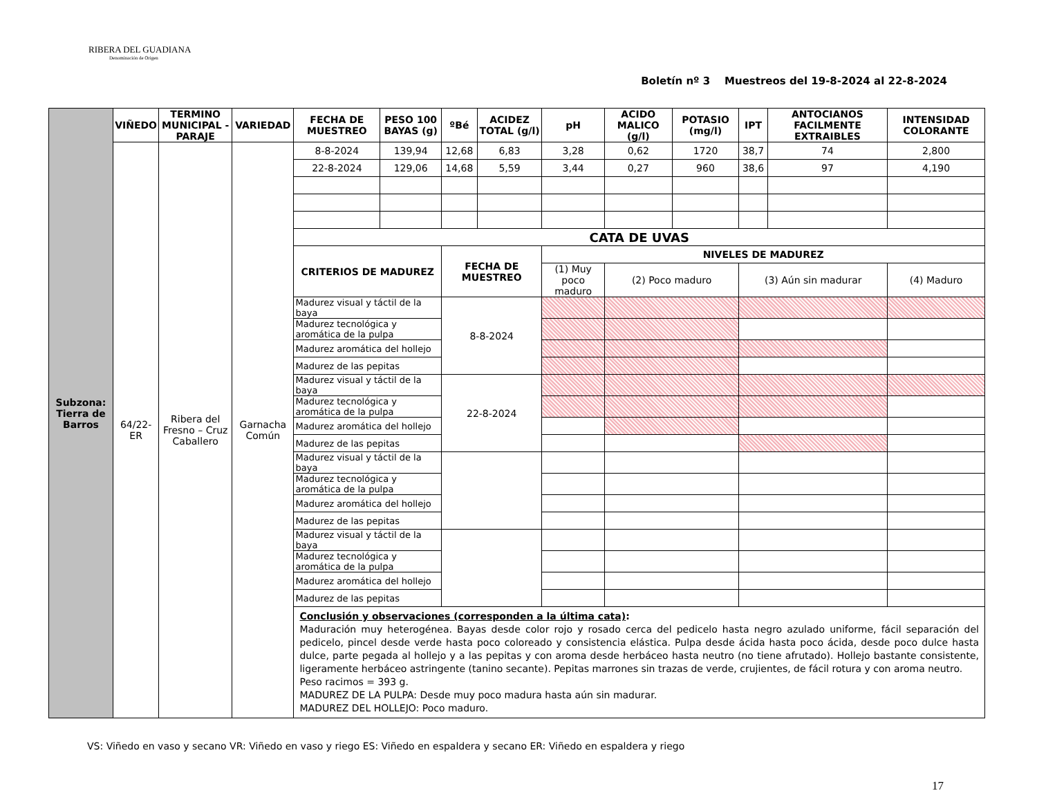RIBERA DEL GUADIANA
Denominación de Origen
Boletín nº 3 Muestreos del 19-8-2024 al 22-8-2024
| Subzona: Tierra de Barros | VIÑEDO | TERMINO MUNICIPAL - PARAJE | VARIEDAD | FECHA DE MUESTREO | PESO 100 BAYAS (g) | ºBé | ACIDEZ TOTAL (g/l) | pH | ACIDO MALICO (g/l) | POTASIO (mg/l) | IPT | ANTOCIANOS FACILMENTE EXTRAIBLES | INTENSIDAD COLORANTE |
| | 64/22-ER | Ribera del Fresno – Cruz Caballero | Garnacha Común | 8-8-2024 | 139,94 | 12,68 | 6,83 | 3,28 | 0,62 | 1720 | 38,7 | 74 | 2,800 |
| | | | | 22-8-2024 | 129,06 | 14,68 | 5,59 | 3,44 | 0,27 | 960 | 38,6 | 97 | 4,190 |
| | | | | CATA DE UVAS | | | | | | | | | |
| | | | | CRITERIOS DE MADUREZ | | FECHA DE MUESTREO | | NIVELES DE MADUREZ | | | | | |
| | | | | | | | | (1) Muy poco maduro | (2) Poco maduro | | (3) Aún sin madurar | | (4) Maduro |
| | | | | Madurez visual y táctil de la baya | | 8-8-2024 | | | | | | | |
| | | | | Madurez tecnológica y aromática de la pulpa | | | | | | | | | |
| | | | | Madurez aromática del hollejo | | | | | | | | | |
| | | | | Madurez de las pepitas | | | | | | | | | |
| | | | | Madurez visual y táctil de la baya | | 22-8-2024 | | | | | | | |
| | | | | Madurez tecnológica y aromática de la pulpa | | | | | | | | | |
| | | | | Madurez aromática del hollejo | | | | | | | | | |
| | | | | Madurez de las pepitas | | | | | | | | | |
| | | | | Madurez visual y táctil de la baya | | | | | | | | | |
| | | | | Madurez tecnológica y aromática de la pulpa | | | | | | | | | |
| | | | | Madurez aromática del hollejo | | | | | | | | | |
| | | | | Madurez de las pepitas | | | | | | | | | |
| | | | | Madurez visual y táctil de la baya | | | | | | | | | |
| | | | | Madurez tecnológica y aromática de la pulpa | | | | | | | | | |
| | | | | Madurez aromática del hollejo | | | | | | | | | |
| | | | | Madurez de las pepitas | | | | | | | | | |
| | | | | Conclusión y observaciones (corresponden a la última cata) : Maduración muy heterogénea. Bayas desde color rojo y rosado cerca del pedicelo hasta negro azulado uniforme, fácil separación del pedicelo, pincel desde verde hasta poco coloreado y consistencia elástica. Pulpa desde ácida hasta poco ácida, desde poco dulce hasta dulce, parte pegada al hollejo y a las pepitas y con aroma desde herbáceo hasta neutro (no tiene afrutado). Hollejo bastante consistente, ligeramente herbáceo astringente (tanino secante). Pepitas marrones sin trazas de verde, crujientes, de fácil rotura y con aroma neutro. Peso racimos = 393 g. MADUREZ DE LA PULPA: Desde muy poco madura hasta aún sin madurar. MADUREZ DEL HOLLEJO: Poco maduro. | | | | | | | | | |
VS: Viñedo en vaso y secano VR: Viñedo en vaso y riego ES: Viñedo en espaldera y secano ER: Viñedo en espaldera y riego
17